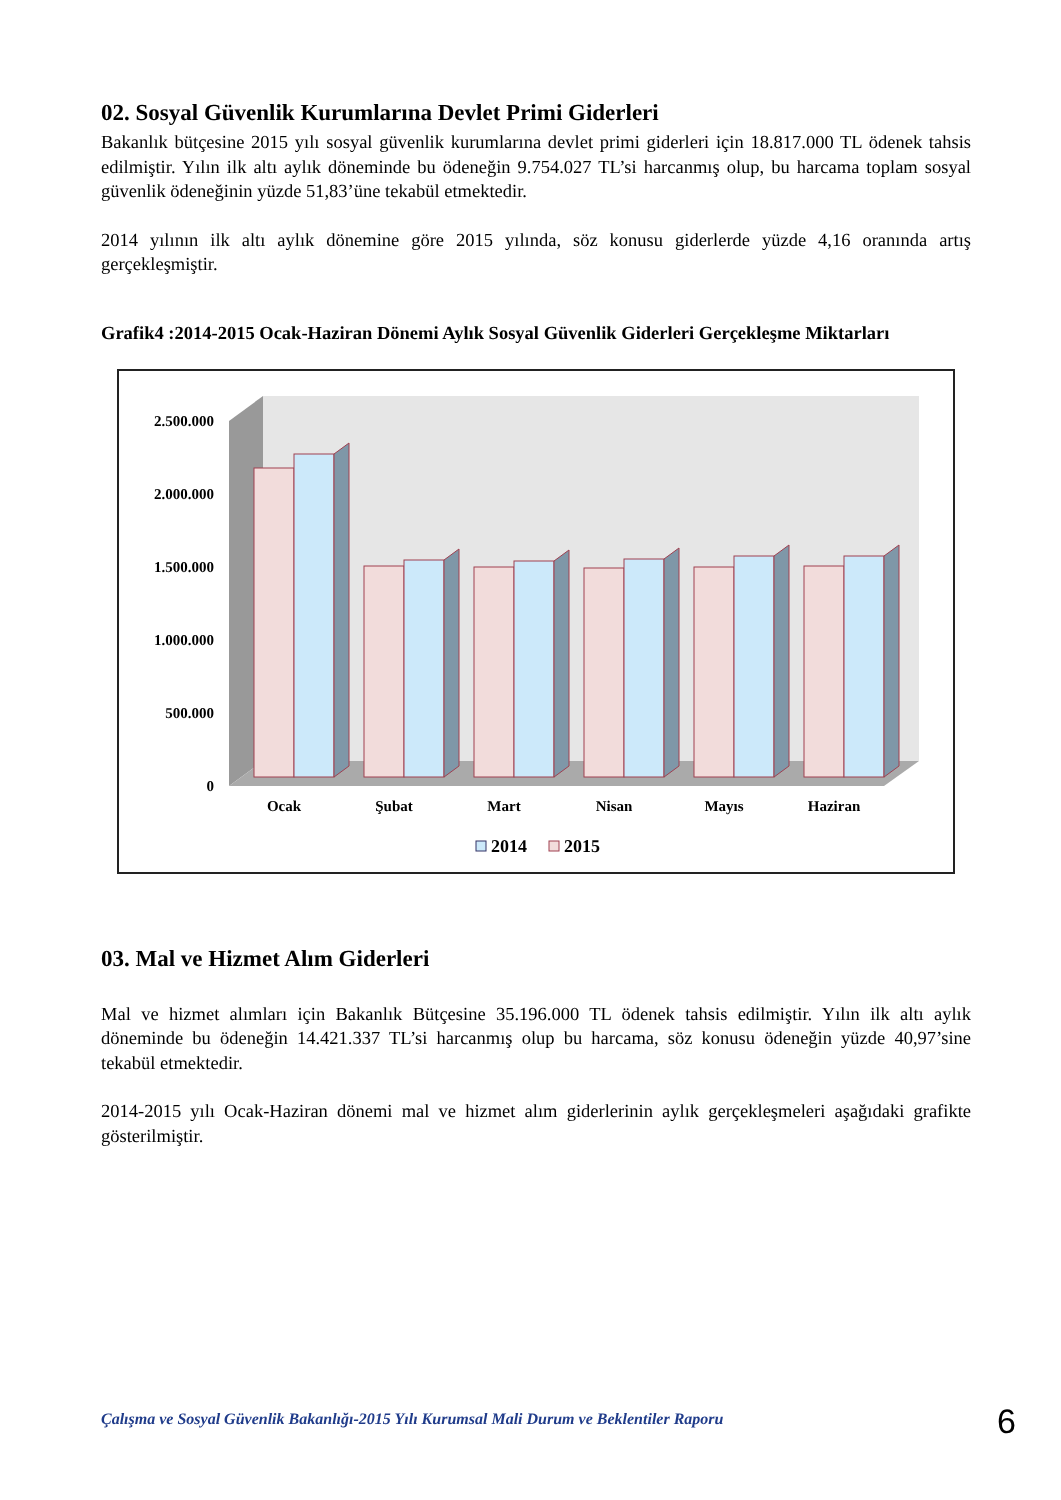02. Sosyal Güvenlik Kurumlarına Devlet Primi Giderleri
Bakanlık bütçesine 2015 yılı sosyal güvenlik kurumlarına devlet primi giderleri için 18.817.000 TL ödenek tahsis edilmiştir. Yılın ilk altı aylık döneminde bu ödeneğin 9.754.027 TL’si harcanmış olup, bu harcama toplam sosyal güvenlik ödeneğinin yüzde 51,83’üne tekabül etmektedir.
2014 yılının ilk altı aylık dönemine göre 2015 yılında, söz konusu giderlerde yüzde 4,16 oranında artış gerçekleşmiştir.
Grafik4 :2014-2015 Ocak-Haziran Dönemi Aylık Sosyal Güvenlik Giderleri Gerçekleşme Miktarları
2.500.000
2.000.000
1.500.000
1.000.000
500.000
0
Ocak
Şubat
Mart
Nisan
Mayıs
Haziran
2014
2015
03. Mal ve Hizmet Alım Giderleri
Mal ve hizmet alımları için Bakanlık Bütçesine 35.196.000 TL ödenek tahsis edilmiştir. Yılın ilk altı aylık döneminde bu ödeneğin 14.421.337 TL’si harcanmış olup bu harcama, söz konusu ödeneğin yüzde 40,97’sine tekabül etmektedir.
2014-2015 yılı Ocak-Haziran dönemi mal ve hizmet alım giderlerinin aylık gerçekleşmeleri aşağıdaki grafikte gösterilmiştir.
Çalışma ve Sosyal Güvenlik Bakanlığı-2015 Yılı Kurumsal Mali Durum ve Beklentiler Raporu
6